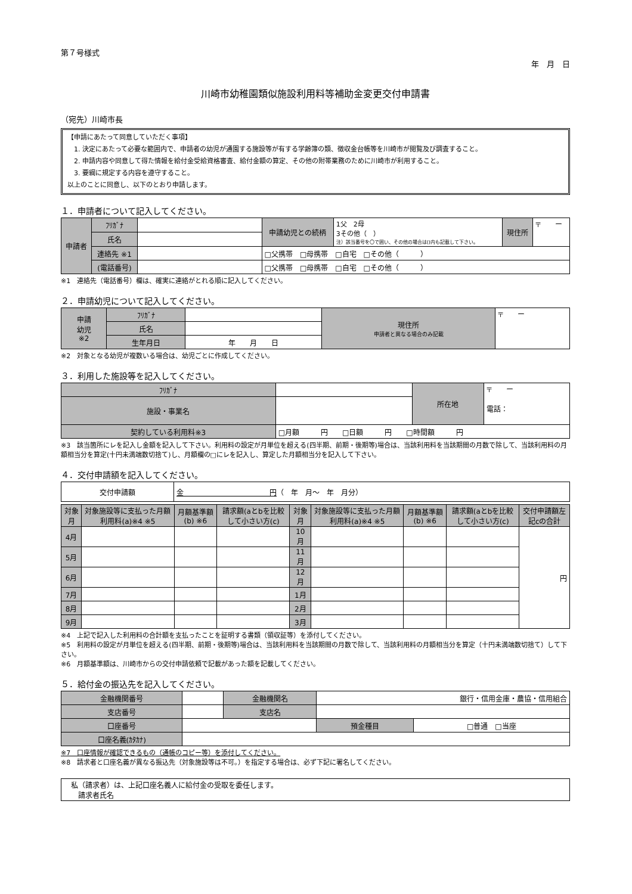第７号様式
年　月　日
川崎市幼稚園類似施設利用料等補助金変更交付申請書
（宛先）川崎市長
【申請にあたって同意していただく事項】
　1. 決定にあたって必要な範囲内で、申請者の幼児が通園する施設等が有する学齢簿の類、徴収金台帳等を川崎市が閲覧及び調査すること。
　2. 申請内容や同意して得た情報を給付金受給資格審査、給付金額の算定、その他の附帯業務のために川崎市が利用すること。
　3. 要綱に規定する内容を遵守すること。
以上のことに同意し、以下のとおり申請します。
１．申請者について記入してください。
| 申請者 | ﾌﾘｶﾞﾅ | | 申請幼児との続柄 | 1父 2母 3その他（ ） 注）該当番号を〇で囲い、その他の場合は()内も記載して下さい。 | 現住所 | 〒 ー |
| | 氏名 | | | | | |
| | 連絡先 ※1 | | □父携帯 □母携帯 □自宅 □その他（ ） | | | |
| | (電話番号) | | □父携帯 □母携帯 □自宅 □その他（ ） | | | |
※1　連絡先（電話番号）欄は、確実に連絡がとれる順に記入してください。
２．申請幼児について記入してください。
| 申請 幼児 ※2 | ﾌﾘｶﾞﾅ | | 現住所 申請者と異なる場合のみ記載 | 〒 ー |
| | 氏名 | | | |
| | 生年月日 | 年 月 日 | | |
※2　対象となる幼児が複数いる場合は、幼児ごとに作成してください。
３．利用した施設等を記入してください。
| ﾌﾘｶﾞﾅ | | 所在地 | 〒 ー 電話： |
| 施設・事業名 | | | |
| 契約している利用料※3 | □月額 円 □日額 円 □時間額 円 | | |
※3　該当箇所にレを記入し金額を記入して下さい。利用料の設定が月単位を超える(四半期、前期・後期等)場合は、当該利用料を当該期間の月数で除して、当該利用料の月額相当分を算定(十円未満端数切捨て)し、月額欄の□にレを記入し、算定した月額相当分を記入して下さい。
４．交付申請額を記入してください。
| 交付申請額 | 金 円 （ 年 月～ 年 月分） |
| 対象月 | 対象施設等に支払った月額利用料(a)※4 ※5 | 月額基準額(b) ※6 | 請求額(aとbを比較して小さい方(c) | 対象月 | 対象施設等に支払った月額利用料(a)※4 ※5 | 月額基準額(b) ※6 | 請求額(aとbを比較して小さい方(c) | 交付申請額左記cの合計 |
| --- | --- | --- | --- | --- | --- | --- | --- | --- |
| 4月 | | | | 10月 | | | | 円 |
| 5月 | | | | 11月 | | | | |
| 6月 | | | | 12月 | | | | |
| 7月 | | | | 1月 | | | | |
| 8月 | | | | 2月 | | | | |
| 9月 | | | | 3月 | | | | |
※4　上記で記入した利用料の合計額を支払ったことを証明する書類（領収証等）を添付してください。
※5　利用料の設定が月単位を超える(四半期、前期・後期等)場合は、当該利用料を当該期間の月数で除して、当該利用料の月額相当分を算定（十円未満端数切捨て）して下さい。
※6　月額基準額は、川崎市からの交付申請依頼で記載があった額を記載してください。
５．給付金の振込先を記入してください。
| 金融機関番号 | | 金融機関名 | 銀行・信用金庫・農協・信用組合 | |
| 支店番号 | | 支店名 | | |
| 口座番号 | | | 預金種目 | □普通 □当座 |
| 口座名義(ｶﾀｶﾅ) | | | | |
※7　口座情報が確認できるもの（通帳のコピー等）を添付してください。
※8　請求者と口座名義が異なる振込先（対象施設等は不可。）を指定する場合は、必ず下記に署名してください。
| 私（請求者）は、上記口座名義人に給付金の受取を委任します。 請求者氏名 |